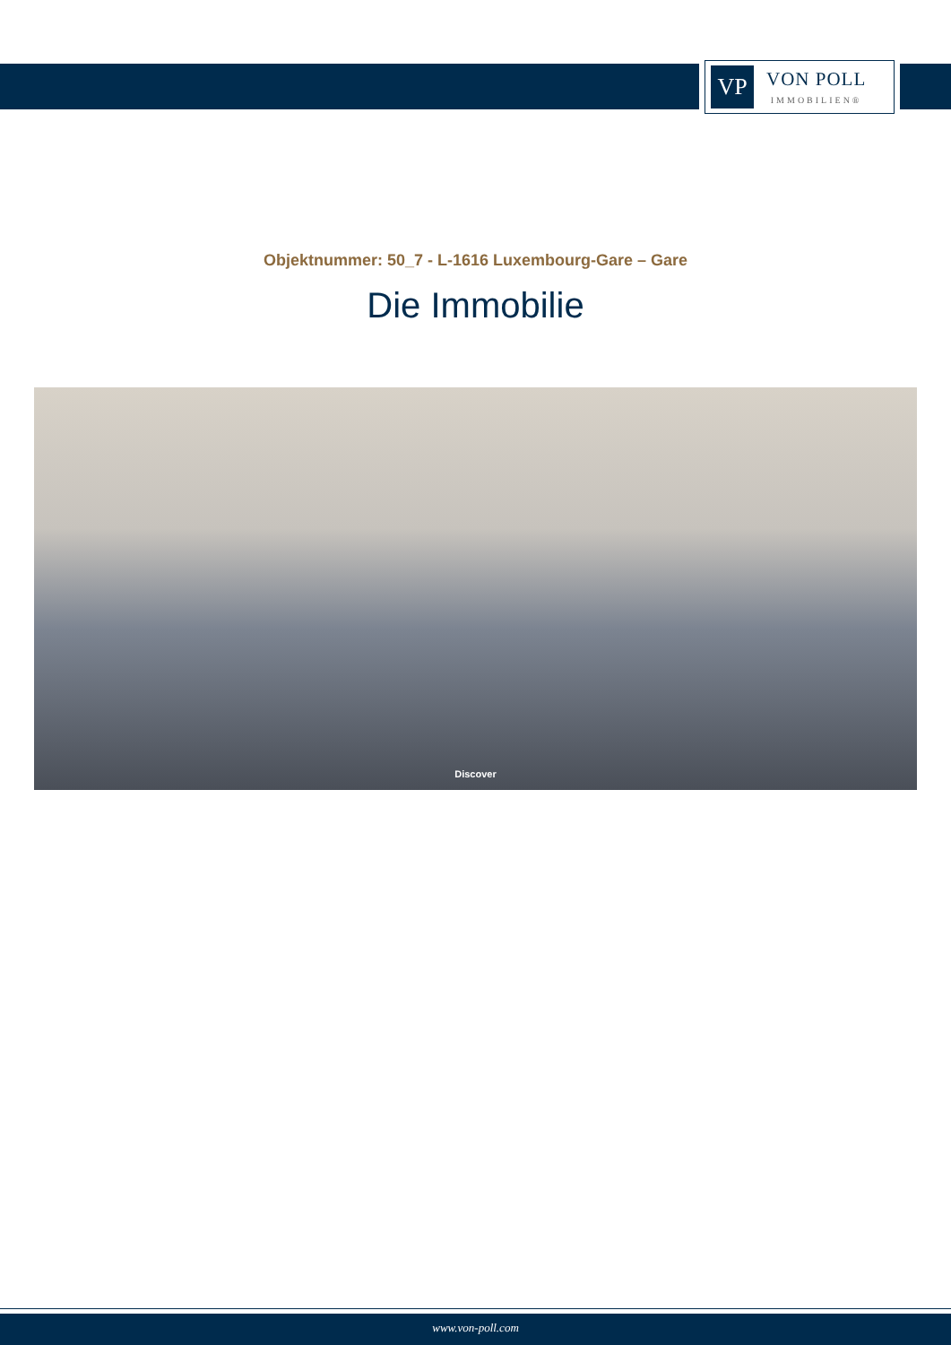VP
VON POLL
IMMOBILIEN®
Objektnummer: 50_7 - L-1616 Luxembourg-Gare – Gare
Die Immobilie
Discover
www.von-poll.com